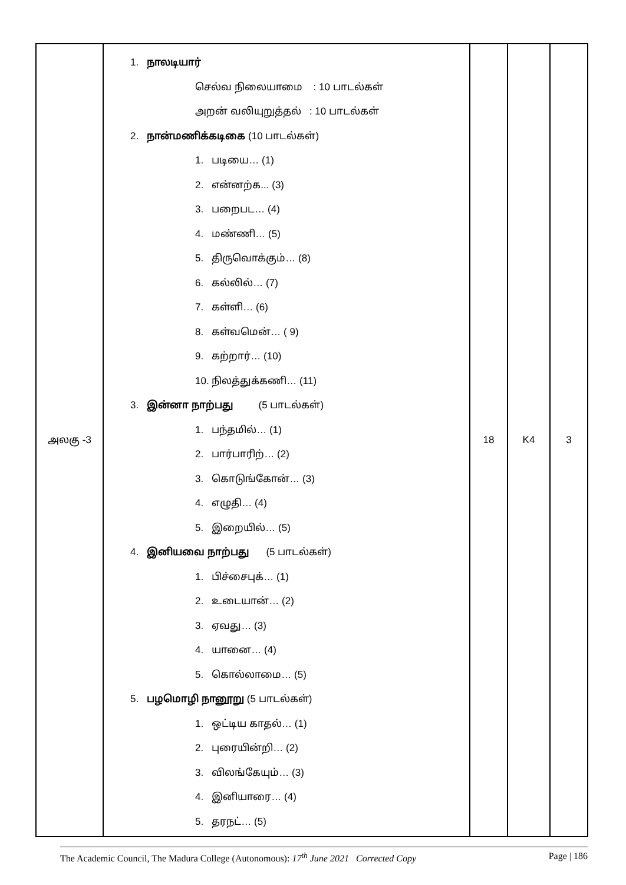| அலகு -3 | 1. நாலடியார் செல்வ நிலையாமை : 10 பாடல்கள் அறன் வலியுறுத்தல் : 10 பாடல்கள் 2. நான்மணிக்கடிகை (10 பாடல்கள்) 1. படியை… (1) 2. என்னற்க... (3) 3. பறைபட… (4) 4. மண்ணி… (5) 5. திருவொக்கும்… (8) 6. கல்லில்… (7) 7. கள்ளி… (6) 8. கள்வமென்… ( 9) 9. கற்றார்… (10) 10. நிலத்துக்கணி… (11) 3. இன்னா நாற்பது (5 பாடல்கள்) 1. பந்தமில்… (1) 2. பார்பாரிற்… (2) 3. கொடுங்கோன்… (3) 4. எழுதி… (4) 5. இறையில்… (5) 4. இனியவை நாற்பது (5 பாடல்கள்) 1. பிச்சைபுக்… (1) 2. உடையான்… (2) 3. ஏவது… (3) 4. யானை… (4) 5. கொல்லாமை… (5) 5. பழமொழி நானூறு (5 பாடல்கள்) 1. ஒட்டிய காதல்… (1) 2. புரையின்றி… (2) 3. விலங்கேயும்… (3) 4. இனியாரை… (4) 5. தரநட்… (5) | 18 | K4 | 3 |
The Academic Council, The Madura College (Autonomous): 17<sup>th</sup> June 2021 Corrected Copy Page | 186